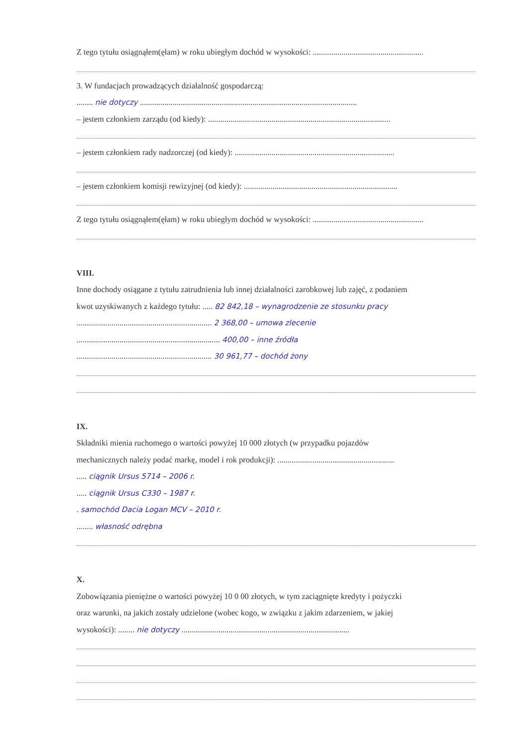Z tego tytułu osiągnąłem(ęłam) w roku ubiegłym dochód w wysokości: ......................................................
3. W fundacjach prowadzących działalność gospodarczą:
........ nie dotyczy ..........................................................................................................
– jestem członkiem zarządu (od kiedy): .........................................................................................
– jestem członkiem rady nadzorczej (od kiedy): ..............................................................................
– jestem członkiem komisji rewizyjnej (od kiedy): ...........................................................................
Z tego tytułu osiągnąłem(ęłam) w roku ubiegłym dochód w wysokości: ......................................................
VIII.
Inne dochody osiągane z tytułu zatrudnienia lub innej działalności zarobkowej lub zajęć, z podaniem
kwot uzyskiwanych z każdego tytułu: ..... 82 842,18 – wynagrodzenie ze stosunku pracy
.................................................................. 2 368,00 – umowa zlecenie
...................................................................... 400,00 – inne źródła
.................................................................. 30 961,77 – dochód żony
IX.
Składniki mienia ruchomego o wartości powyżej 10 000 złotych (w przypadku pojazdów
mechanicznych należy podać markę, model i rok produkcji): .........................................................
..... ciągnik Ursus 5714 – 2006 r.
..... ciągnik Ursus C330 – 1987 r.
. samochód Dacia Logan MCV – 2010 r.
........ własność odrębna
X.
Zobowiązania pieniężne o wartości powyżej 10 0 00 złotych, w tym zaciągnięte kredyty i pożyczki
oraz warunki, na jakich zostały udzielone (wobec kogo, w związku z jakim zdarzeniem, w jakiej
wysokości): ........ nie dotyczy ..................................................................................